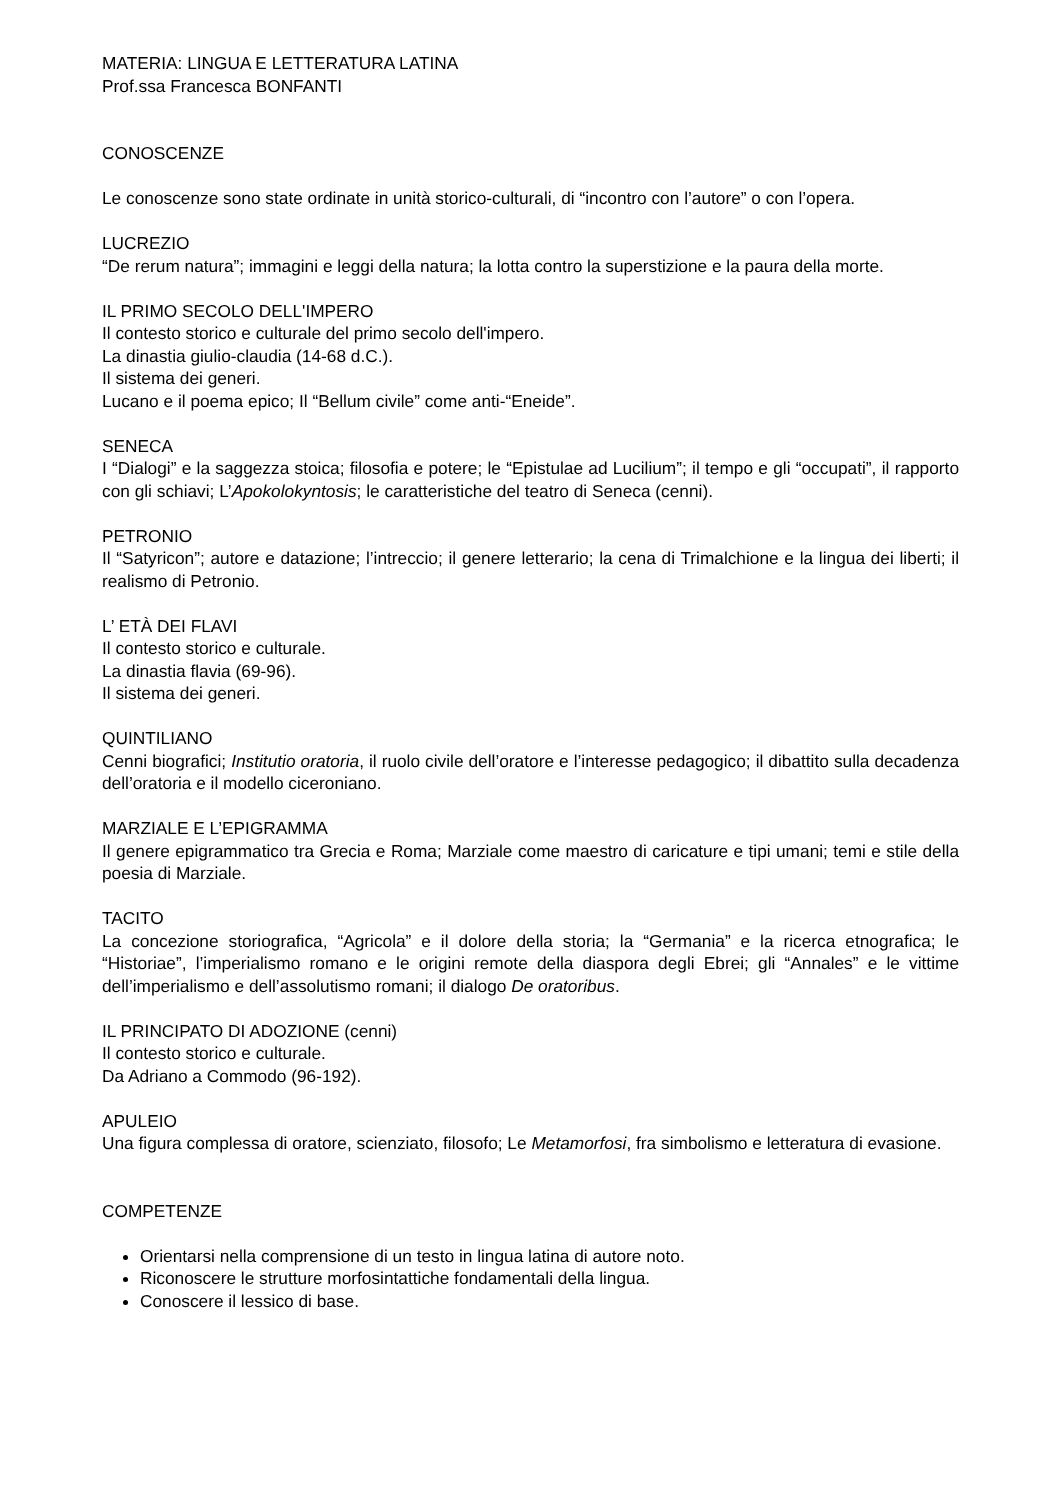MATERIA: LINGUA E LETTERATURA LATINA
Prof.ssa Francesca BONFANTI
CONOSCENZE
Le conoscenze sono state ordinate in unità storico-culturali, di “incontro con l’autore” o con l’opera.
LUCREZIO
“De rerum natura”; immagini e leggi della natura; la lotta contro la superstizione e la paura della morte.
IL PRIMO SECOLO DELL'IMPERO
Il contesto storico e culturale del primo secolo dell'impero.
La dinastia giulio-claudia (14-68 d.C.).
Il sistema dei generi.
Lucano e il poema epico; Il “Bellum civile” come anti-“Eneide”.
SENECA
I “Dialogi” e la saggezza stoica; filosofia e potere; le “Epistulae ad Lucilium”; il tempo e gli “occupati”, il rapporto con gli schiavi; L’Apokolokyntosis; le caratteristiche del teatro di Seneca (cenni).
PETRONIO
Il “Satyricon”; autore e datazione; l’intreccio; il genere letterario; la cena di Trimalchione e la lingua dei liberti; il realismo di Petronio.
L’ ETÀ DEI FLAVI
Il contesto storico e culturale.
La dinastia flavia (69-96).
Il sistema dei generi.
QUINTILIANO
Cenni biografici; Institutio oratoria, il ruolo civile dell’oratore e l’interesse pedagogico; il dibattito sulla decadenza dell’oratoria e il modello ciceroniano.
MARZIALE E L’EPIGRAMMA
Il genere epigrammatico tra Grecia e Roma; Marziale come maestro di caricature e tipi umani; temi e stile della poesia di Marziale.
TACITO
La concezione storiografica, “Agricola” e il dolore della storia; la “Germania” e la ricerca etnografica; le “Historiae”, l’imperialismo romano e le origini remote della diaspora degli Ebrei; gli “Annales” e le vittime dell’imperialismo e dell’assolutismo romani; il dialogo De oratoribus.
IL PRINCIPATO DI ADOZIONE (cenni)
Il contesto storico e culturale.
Da Adriano a Commodo (96-192).
APULEIO
Una figura complessa di oratore, scienziato, filosofo; Le Metamorfosi, fra simbolismo e letteratura di evasione.
COMPETENZE
Orientarsi nella comprensione di un testo in lingua latina di autore noto.
Riconoscere le strutture morfosintattiche fondamentali della lingua.
Conoscere il lessico di base.